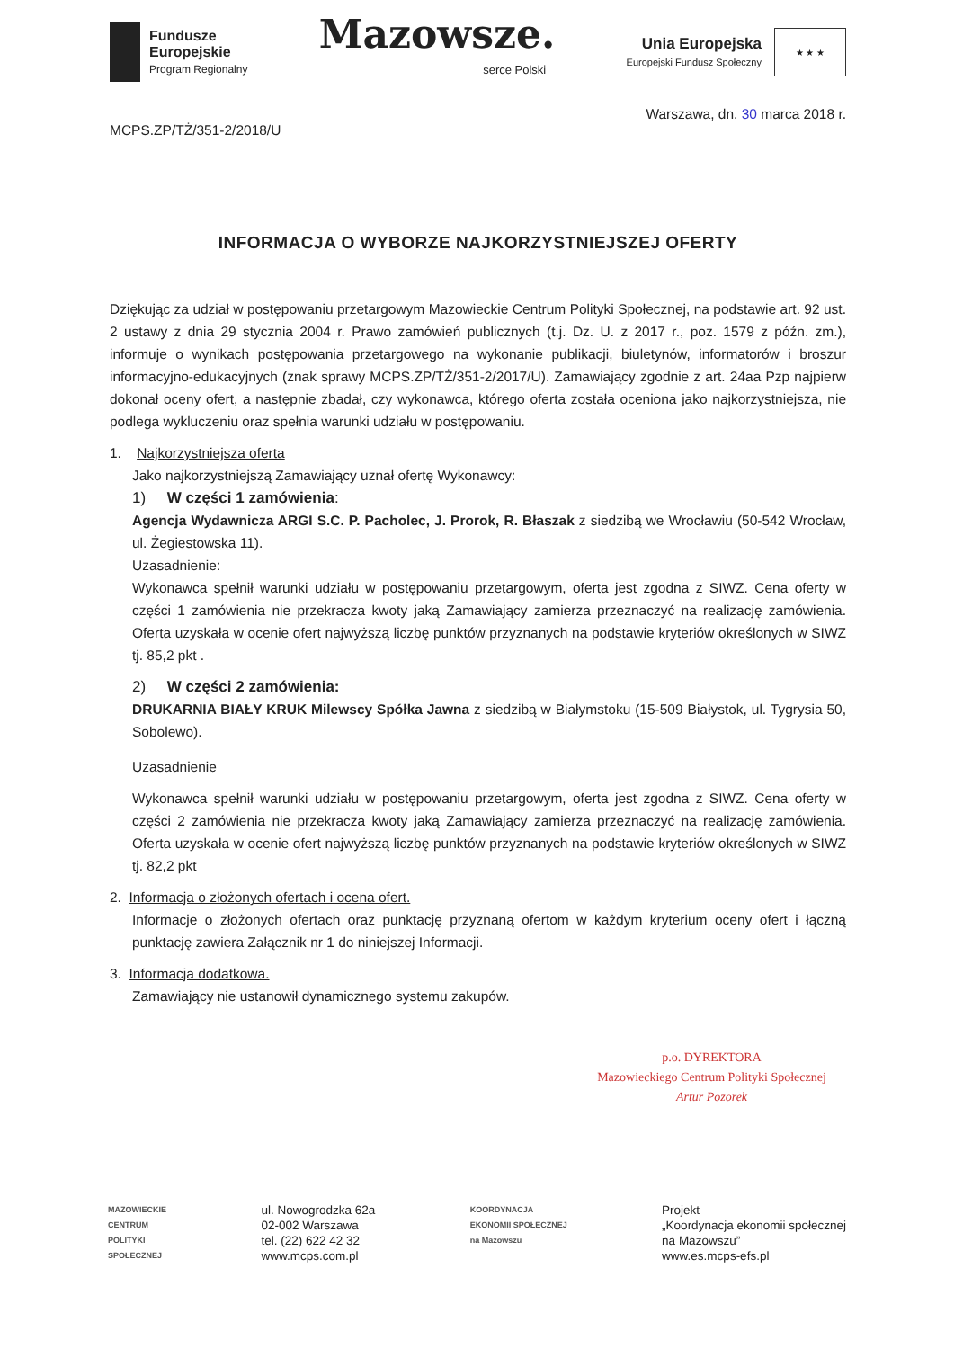Fundusze
Europejskie
Program Regionalny
Mazowsze.
serce Polski
Unia Europejska
Europejski Fundusz Społeczny
★ ★ ★
Warszawa, dn. 30 marca 2018 r.
MCPS.ZP/TŻ/351-2/2018/U
INFORMACJA O WYBORZE NAJKORZYSTNIEJSZEJ OFERTY
Dziękując za udział w postępowaniu przetargowym Mazowieckie Centrum Polityki Społecznej, na podstawie art. 92 ust. 2 ustawy z dnia 29 stycznia 2004 r. Prawo zamówień publicznych (t.j. Dz. U. z 2017 r., poz. 1579 z późn. zm.), informuje o wynikach postępowania przetargowego na wykonanie publikacji, biuletynów, informatorów i broszur informacyjno-edukacyjnych (znak sprawy MCPS.ZP/TŻ/351-2/2017/U). Zamawiający zgodnie z art. 24aa Pzp najpierw dokonał oceny ofert, a następnie zbadał, czy wykonawca, którego oferta została oceniona jako najkorzystniejsza, nie podlega wykluczeniu oraz spełnia warunki udziału w postępowaniu.
1. Najkorzystniejsza oferta
Jako najkorzystniejszą Zamawiający uznał ofertę Wykonawcy:
1) W części 1 zamówienia:
Agencja Wydawnicza ARGI S.C. P. Pacholec, J. Prorok, R. Błaszak z siedzibą we Wrocławiu (50-542 Wrocław, ul. Żegiestowska 11).
Uzasadnienie:
Wykonawca spełnił warunki udziału w postępowaniu przetargowym, oferta jest zgodna z SIWZ. Cena oferty w części 1 zamówienia nie przekracza kwoty jaką Zamawiający zamierza przeznaczyć na realizację zamówienia. Oferta uzyskała w ocenie ofert najwyższą liczbę punktów przyznanych na podstawie kryteriów określonych w SIWZ tj. 85,2 pkt .
2) W części 2 zamówienia:
DRUKARNIA BIAŁY KRUK Milewscy Spółka Jawna z siedzibą w Białymstoku (15-509 Białystok, ul. Tygrysia 50, Sobolewo).
Uzasadnienie
Wykonawca spełnił warunki udziału w postępowaniu przetargowym, oferta jest zgodna z SIWZ. Cena oferty w części 2 zamówienia nie przekracza kwoty jaką Zamawiający zamierza przeznaczyć na realizację zamówienia. Oferta uzyskała w ocenie ofert najwyższą liczbę punktów przyznanych na podstawie kryteriów określonych w SIWZ tj. 82,2 pkt
2. Informacja o złożonych ofertach i ocena ofert.
Informacje o złożonych ofertach oraz punktację przyznaną ofertom w każdym kryterium oceny ofert i łączną punktację zawiera Załącznik nr 1 do niniejszej Informacji.
3. Informacja dodatkowa.
Zamawiający nie ustanowił dynamicznego systemu zakupów.
p.o. DYREKTORA
Mazowieckiego Centrum Polityki Społecznej
Artur Pozorek
MAZOWIECKIE
CENTRUM
POLITYKI
SPOŁECZNEJ
ul. Nowogrodzka 62a
02-002 Warszawa
tel. (22) 622 42 32
www.mcps.com.pl
KOORDYNACJA
EKONOMII SPOŁECZNEJ
na Mazowszu
Projekt
„Koordynacja ekonomii społecznej
na Mazowszu”
www.es.mcps-efs.pl